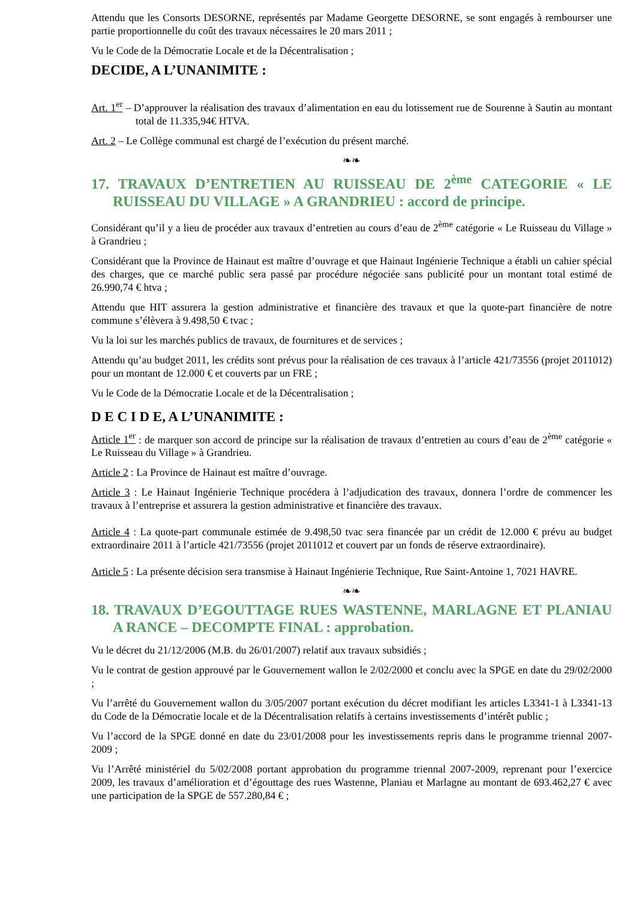Attendu que les Consorts DESORNE, représentés par Madame Georgette DESORNE, se sont engagés à rembourser une partie proportionnelle du coût des travaux nécessaires le 20 mars 2011 ;
Vu le Code de la Démocratie Locale et de la Décentralisation ;
DECIDE, A L’UNANIMITE :
Art. 1<sup>er</sup> – D’approuver la réalisation des travaux d’alimentation en eau du lotissement rue de Sourenne à Sautin au montant total de 11.335,94€ HTVA.
Art. 2 – Le Collège communal est chargé de l’exécution du présent marché.
❧❧
17. TRAVAUX D’ENTRETIEN AU RUISSEAU DE 2<sup>ème</sup> CATEGORIE « LE RUISSEAU DU VILLAGE » A GRANDRIEU : accord de principe.
Considérant qu’il y a lieu de procéder aux travaux d’entretien au cours d’eau de 2<sup>ème</sup> catégorie « Le Ruisseau du Village » à Grandrieu ;
Considérant que la Province de Hainaut est maître d’ouvrage et que Hainaut Ingénierie Technique a établi un cahier spécial des charges, que ce marché public sera passé par procédure négociée sans publicité pour un montant total estimé de 26.990,74 € htva ;
Attendu que HIT assurera la gestion administrative et financière des travaux et que la quote-part financière de notre commune s’élèvera à 9.498,50 € tvac ;
Vu la loi sur les marchés publics de travaux, de fournitures et de services ;
Attendu qu’au budget 2011, les crédits sont prévus pour la réalisation de ces travaux à l’article 421/73556 (projet 2011012) pour un montant de 12.000 € et couverts par un FRE ;
Vu le Code de la Démocratie Locale et de la Décentralisation ;
D E C I D E, A L’UNANIMITE :
Article 1<sup>er</sup> : de marquer son accord de principe sur la réalisation de travaux d’entretien au cours d’eau de 2<sup>ème</sup> catégorie « Le Ruisseau du Village » à Grandrieu.
Article 2 : La Province de Hainaut est maître d’ouvrage.
Article 3 : Le Hainaut Ingénierie Technique procédera à l’adjudication des travaux, donnera l’ordre de commencer les travaux à l’entreprise et assurera la gestion administrative et financière des travaux.
Article 4 : La quote-part communale estimée de 9.498,50 tvac sera financée par un crédit de 12.000 € prévu au budget extraordinaire 2011 à l’article 421/73556 (projet 2011012 et couvert par un fonds de réserve extraordinaire).
Article 5 : La présente décision sera transmise à Hainaut Ingénierie Technique, Rue Saint-Antoine 1, 7021 HAVRE.
❧❧
18. TRAVAUX D’EGOUTTAGE RUES WASTENNE, MARLAGNE ET PLANIAU A RANCE – DECOMPTE FINAL : approbation.
Vu le décret du 21/12/2006 (M.B. du 26/01/2007) relatif aux travaux subsidiés ;
Vu le contrat de gestion approuvé par le Gouvernement wallon le 2/02/2000 et conclu avec la SPGE en date du 29/02/2000 ;
Vu l’arrêté du Gouvernement wallon du 3/05/2007 portant exécution du décret modifiant les articles L3341-1 à L3341-13 du Code de la Démocratie locale et de la Décentralisation relatifs à certains investissements d’intérêt public ;
Vu l’accord de la SPGE donné en date du 23/01/2008 pour les investissements repris dans le programme triennal 2007-2009 ;
Vu l’Arrêté ministériel du 5/02/2008 portant approbation du programme triennal 2007-2009, reprenant pour l’exercice 2009, les travaux d’amélioration et d’égouttage des rues Wastenne, Planiau et Marlagne au montant de 693.462,27 € avec une participation de la SPGE de 557.280,84 € ;